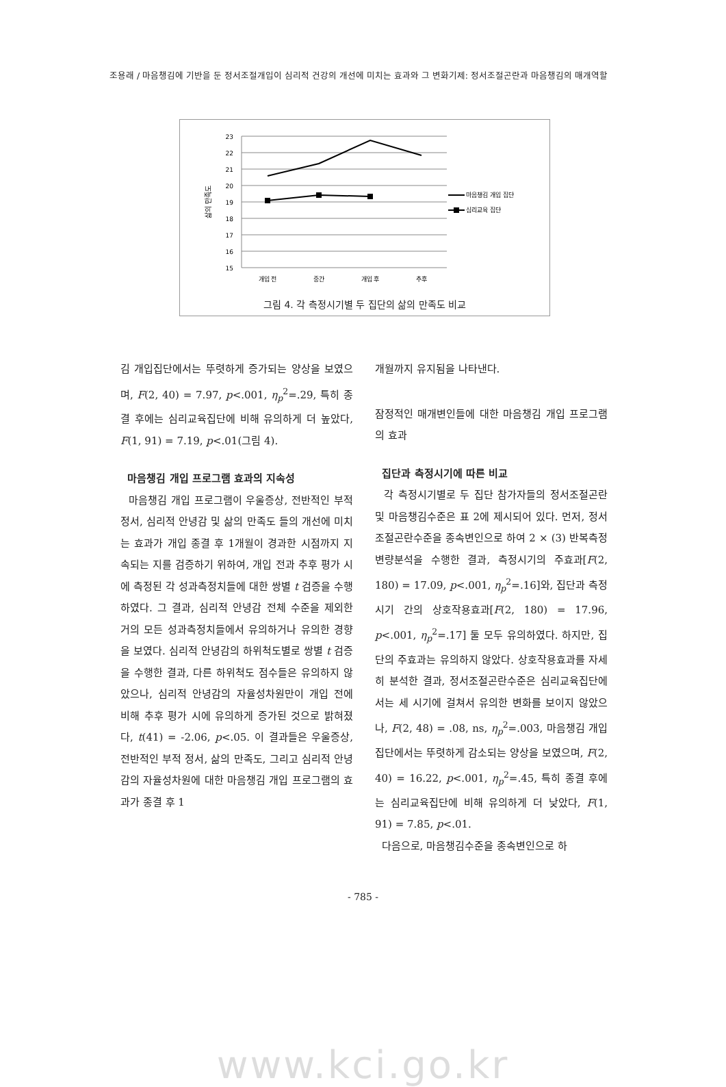조용래 / 마음챙김에 기반을 둔 정서조절개입이 심리적 건강의 개선에 미치는 효과와 그 변화기제: 정서조절곤란과 마음챙김의 매개역할
23
22
21
20
19
18
17
16
15
삶의 만족도
개입 전
중간
개입 후
추후
마음챙김 개입 집단
심리교육 집단
그림 4. 각 측정시기별 두 집단의 삶의 만족도 비교
김 개입집단에서는 뚜렷하게 증가되는 양상을 보였으며, F(2, 40) = 7.97, p<.001, η<sub>p</sub><sup>2</sup>=.29, 특히 종결 후에는 심리교육집단에 비해 유의하게 더 높았다, F(1, 91) = 7.19, p<.01(그림 4).
마음챙김 개입 프로그램 효과의 지속성
마음챙김 개입 프로그램이 우울증상, 전반적인 부적 정서, 심리적 안녕감 및 삶의 만족도 들의 개선에 미치는 효과가 개입 종결 후 1개월이 경과한 시점까지 지속되는 지를 검증하기 위하여, 개입 전과 추후 평가 시에 측정된 각 성과측정치들에 대한 쌍별 t 검증을 수행하였다. 그 결과, 심리적 안녕감 전체 수준을 제외한 거의 모든 성과측정치들에서 유의하거나 유의한 경향을 보였다. 심리적 안녕감의 하위척도별로 쌍별 t 검증을 수행한 결과, 다른 하위척도 점수들은 유의하지 않았으나, 심리적 안녕감의 자율성차원만이 개입 전에 비해 추후 평가 시에 유의하게 증가된 것으로 밝혀졌다, t(41) = -2.06, p<.05. 이 결과들은 우울증상, 전반적인 부적 정서, 삶의 만족도, 그리고 심리적 안녕감의 자율성차원에 대한 마음챙김 개입 프로그램의 효과가 종결 후 1
개월까지 유지됨을 나타낸다.
잠정적인 매개변인들에 대한 마음챙김 개입 프로그램의 효과
집단과 측정시기에 따른 비교
각 측정시기별로 두 집단 참가자들의 정서조절곤란 및 마음챙김수준은 표 2에 제시되어 있다. 먼저, 정서조절곤란수준을 종속변인으로 하여 2 × (3) 반복측정 변량분석을 수행한 결과, 측정시기의 주효과[F(2, 180) = 17.09, p<.001, η<sub>p</sub><sup>2</sup>=.16]와, 집단과 측정시기 간의 상호작용효과[F(2, 180) = 17.96, p<.001, η<sub>p</sub><sup>2</sup>=.17] 둘 모두 유의하였다. 하지만, 집단의 주효과는 유의하지 않았다. 상호작용효과를 자세히 분석한 결과, 정서조절곤란수준은 심리교육집단에서는 세 시기에 걸쳐서 유의한 변화를 보이지 않았으나, F(2, 48) = .08, ns, η<sub>p</sub><sup>2</sup>=.003, 마음챙김 개입집단에서는 뚜렷하게 감소되는 양상을 보였으며, F(2, 40) = 16.22, p<.001, η<sub>p</sub><sup>2</sup>=.45, 특히 종결 후에는 심리교육집단에 비해 유의하게 더 낮았다, F(1, 91) = 7.85, p<.01.
다음으로, 마음챙김수준을 종속변인으로 하
- 785 -
www.kci.go.kr